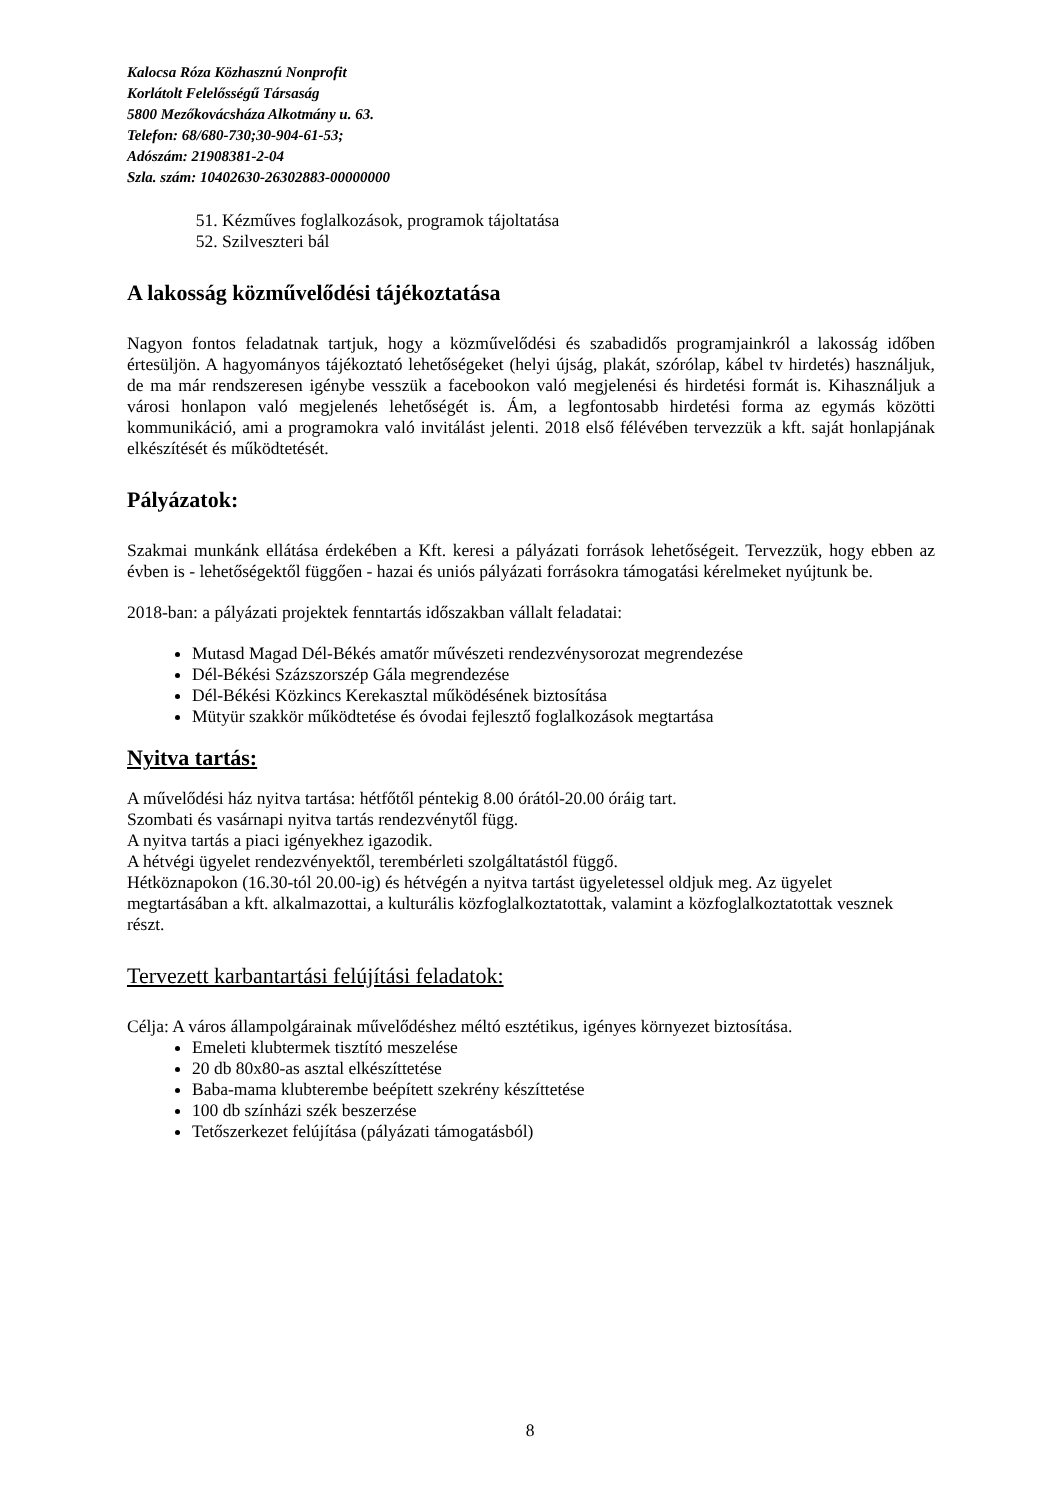Kalocsa Róza Közhasznú Nonprofit
Korlátolt Felelősségű Társaság
5800 Mezőkovácsháza Alkotmány u. 63.
Telefon: 68/680-730;30-904-61-53;
Adószám: 21908381-2-04
Szla. szám: 10402630-26302883-00000000
51. Kézműves foglalkozások, programok tájoltatása
52. Szilveszteri bál
A lakosság közművelődési tájékoztatása
Nagyon fontos feladatnak tartjuk, hogy a közművelődési és szabadidős programjainkról a lakosság időben értesüljön. A hagyományos tájékoztató lehetőségeket (helyi újság, plakát, szórólap, kábel tv hirdetés) használjuk, de ma már rendszeresen igénybe vesszük a facebookon való megjelenési és hirdetési formát is. Kihasználjuk a városi honlapon való megjelenés lehetőségét is. Ám, a legfontosabb hirdetési forma az egymás közötti kommunikáció, ami a programokra való invitálást jelenti. 2018 első félévében tervezzük a kft. saját honlapjának elkészítését és működtetését.
Pályázatok:
Szakmai munkánk ellátása érdekében a Kft. keresi a pályázati források lehetőségeit. Tervezzük, hogy ebben az évben is - lehetőségektől függően - hazai és uniós pályázati forrásokra támogatási kérelmeket nyújtunk be.
2018-ban: a pályázati projektek fenntartás időszakban vállalt feladatai:
Mutasd Magad Dél-Békés amatőr művészeti rendezvénysorozat megrendezése
Dél-Békési Százszorszép Gála megrendezése
Dél-Békési Közkincs Kerekasztal működésének biztosítása
Mütyür szakkör működtetése és óvodai fejlesztő foglalkozások megtartása
Nyitva tartás:
A művelődési ház nyitva tartása: hétfőtől péntekig 8.00 órától-20.00 óráig tart.
Szombati és vasárnapi nyitva tartás rendezvénytől függ.
A nyitva tartás a piaci igényekhez igazodik.
A hétvégi ügyelet rendezvényektől, terembérleti szolgáltatástól függő.
Hétköznapokon (16.30-tól 20.00-ig) és hétvégén a nyitva tartást ügyeletessel oldjuk meg. Az ügyelet megtartásában a kft. alkalmazottai, a kulturális közfoglalkoztatottak, valamint a közfoglalkoztatottak vesznek részt.
Tervezett karbantartási felújítási feladatok:
Célja: A város állampolgárainak művelődéshez méltó esztétikus, igényes környezet biztosítása.
Emeleti klubtermek tisztító meszelése
20 db 80x80-as asztal elkészíttetése
Baba-mama klubterembe beépített szekrény készíttetése
100 db színházi szék beszerzése
Tetőszerkezet felújítása (pályázati támogatásból)
8